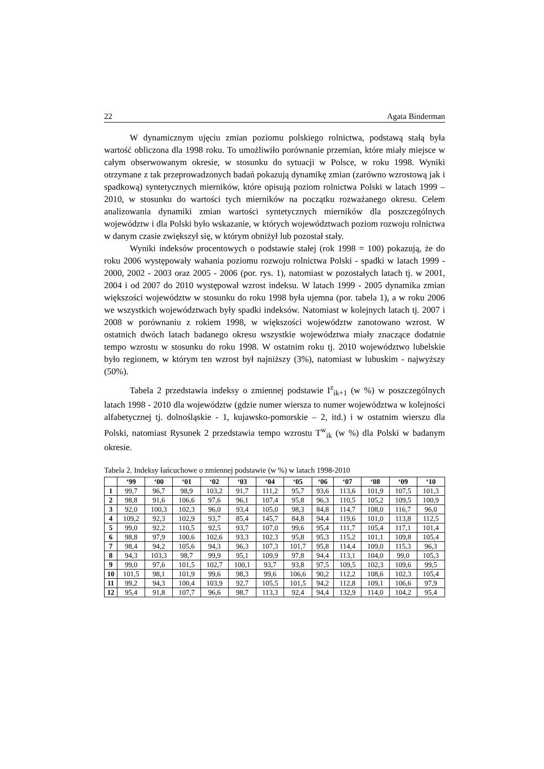22 Agata Binderman
W dynamicznym ujęciu zmian poziomu polskiego rolnictwa, podstawą stałą była wartość obliczona dla 1998 roku. To umożliwiło porównanie przemian, które miały miejsce w całym obserwowanym okresie, w stosunku do sytuacji w Polsce, w roku 1998. Wyniki otrzymane z tak przeprowadzonych badań pokazują dynamikę zmian (zarówno wzrostową jak i spadkową) syntetycznych mierników, które opisują poziom rolnictwa Polski w latach 1999 – 2010, w stosunku do wartości tych mierników na początku rozważanego okresu. Celem analizowania dynamiki zmian wartości syntetycznych mierników dla poszczególnych województw i dla Polski było wskazanie, w których województwach poziom rozwoju rolnictwa w danym czasie zwiększył się, w którym obniżył lub pozostał stały.
Wyniki indeksów procentowych o podstawie stałej (rok 1998 = 100) pokazują, że do roku 2006 występowały wahania poziomu rozwoju rolnictwa Polski - spadki w latach 1999 - 2000, 2002 - 2003 oraz 2005 - 2006 (por. rys. 1), natomiast w pozostałych latach tj. w 2001, 2004 i od 2007 do 2010 występował wzrost indeksu. W latach 1999 - 2005 dynamika zmian większości województw w stosunku do roku 1998 była ujemna (por. tabela 1), a w roku 2006 we wszystkich województwach były spadki indeksów. Natomiast w kolejnych latach tj. 2007 i 2008 w porównaniu z rokiem 1998, w większości województw zanotowano wzrost. W ostatnich dwóch latach badanego okresu wszystkie województwa miały znaczące dodatnie tempo wzrostu w stosunku do roku 1998. W ostatnim roku tj. 2010 województwo lubelskie było regionem, w którym ten wzrost był najniższy (3%), natomiast w lubuskim - najwyższy (50%).
Tabela 2 przedstawia indeksy o zmiennej podstawie I<sup>z</sup><sub>ik+1</sub> (w %) w poszczególnych latach 1998 - 2010 dla województw (gdzie numer wiersza to numer województwa w kolejności alfabetycznej tj. dolnośląskie - 1, kujawsko-pomorskie – 2, itd.) i w ostatnim wierszu dla Polski, natomiast Rysunek 2 przedstawia tempo wzrostu T<sup>w</sup><sub>ik</sub> (w %) dla Polski w badanym okresie.
Tabela 2. Indeksy łańcuchowe o zmiennej podstawie (w %) w latach 1998-2010
| | ‘99 | ‘00 | ‘01 | ‘02 | ‘03 | ‘04 | ‘05 | ‘06 | ‘07 | ‘08 | ‘09 | ‘10 |
| --- | --- | --- | --- | --- | --- | --- | --- | --- | --- | --- | --- | --- |
| 1 | 99,7 | 96,7 | 98,9 | 103,2 | 91,7 | 111,2 | 95,7 | 93,6 | 113,6 | 101,9 | 107,5 | 101,3 |
| 2 | 98,8 | 91,6 | 106,6 | 97,6 | 96,1 | 107,4 | 95,8 | 96,3 | 110,5 | 105,2 | 109,5 | 100,9 |
| 3 | 92,0 | 100,3 | 102,3 | 96,0 | 93,4 | 105,0 | 98,3 | 84,8 | 114,7 | 108,0 | 116,7 | 96,0 |
| 4 | 109,2 | 92,3 | 102,9 | 93,7 | 85,4 | 145,7 | 84,8 | 94,4 | 119,6 | 101,0 | 113,8 | 112,5 |
| 5 | 99,0 | 92,2 | 110,5 | 92,5 | 93,7 | 107,0 | 99,6 | 95,4 | 111,7 | 105,4 | 117,1 | 101,4 |
| 6 | 98,8 | 97,9 | 100,6 | 102,6 | 93,3 | 102,3 | 95,8 | 95,3 | 115,2 | 101,1 | 109,8 | 105,4 |
| 7 | 98,4 | 94,2 | 105,6 | 94,3 | 96,3 | 107,3 | 101,7 | 95,8 | 114,4 | 109,0 | 115,3 | 96,3 |
| 8 | 94,3 | 103,3 | 98,7 | 99,9 | 95,1 | 109,9 | 97,8 | 94,4 | 113,1 | 104,0 | 99,0 | 105,3 |
| 9 | 99,0 | 97,6 | 101,5 | 102,7 | 100,1 | 93,7 | 93,8 | 97,5 | 109,5 | 102,3 | 109,6 | 99,5 |
| 10 | 101,5 | 98,1 | 101,9 | 99,6 | 98,3 | 99,6 | 106,6 | 90,2 | 112,2 | 108,6 | 102,3 | 105,4 |
| 11 | 99,2 | 94,3 | 100,4 | 103,9 | 92,7 | 105,5 | 101,5 | 94,2 | 112,8 | 109,1 | 106,6 | 97,9 |
| 12 | 95,4 | 91,8 | 107,7 | 96,6 | 98,7 | 113,3 | 92,4 | 94,4 | 132,9 | 114,0 | 104,2 | 95,4 |